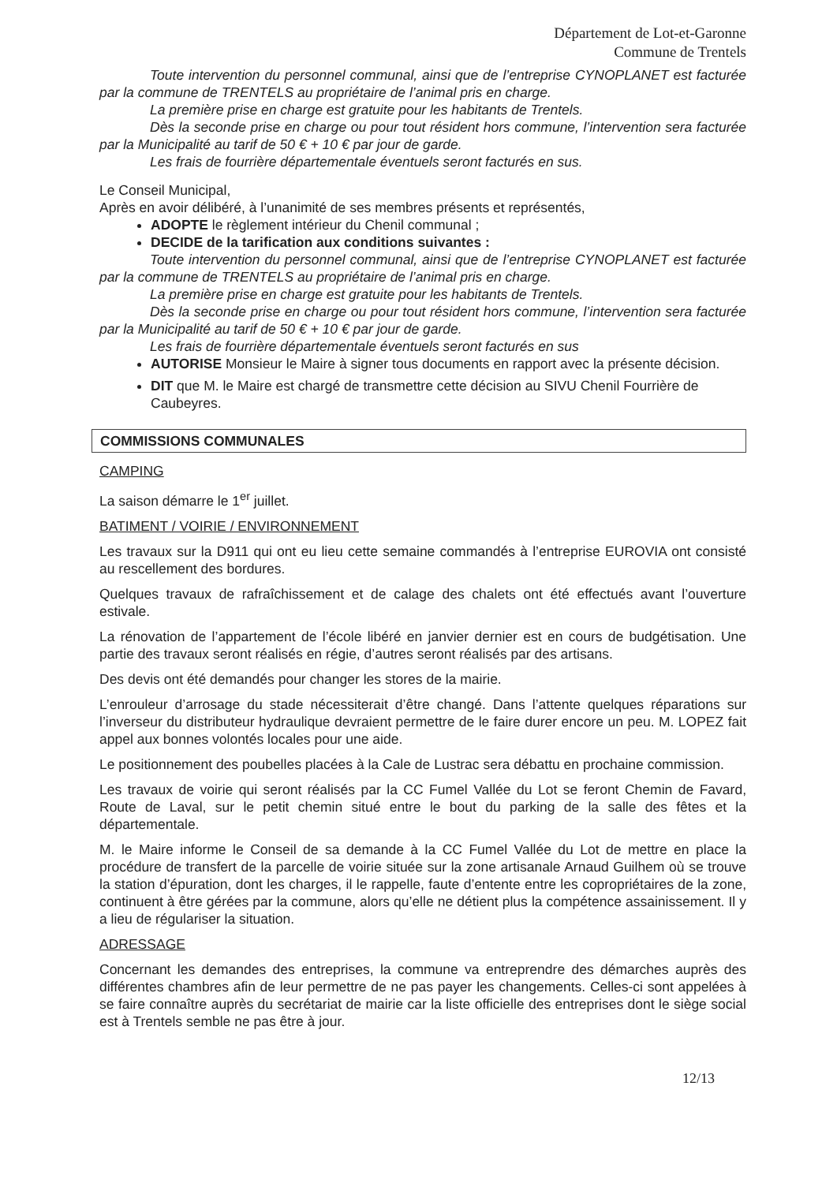Département de Lot-et-Garonne
Commune de Trentels
Toute intervention du personnel communal, ainsi que de l’entreprise CYNOPLANET est facturée par la commune de TRENTELS au propriétaire de l’animal pris en charge.
La première prise en charge est gratuite pour les habitants de Trentels.
Dès la seconde prise en charge ou pour tout résident hors commune, l’intervention sera facturée par la Municipalité au tarif de 50 € + 10 € par jour de garde.
Les frais de fourrière départementale éventuels seront facturés en sus.
Le Conseil Municipal,
Après en avoir délibéré, à l’unanimité de ses membres présents et représentés,
ADOPTE le règlement intérieur du Chenil communal ;
DECIDE de la tarification aux conditions suivantes :
Toute intervention du personnel communal, ainsi que de l’entreprise CYNOPLANET est facturée par la commune de TRENTELS au propriétaire de l’animal pris en charge.
La première prise en charge est gratuite pour les habitants de Trentels.
Dès la seconde prise en charge ou pour tout résident hors commune, l’intervention sera facturée par la Municipalité au tarif de 50 € + 10 € par jour de garde.
Les frais de fourrière départementale éventuels seront facturés en sus
AUTORISE Monsieur le Maire à signer tous documents en rapport avec la présente décision.
DIT que M. le Maire est chargé de transmettre cette décision au SIVU Chenil Fourrière de Caubeyres.
COMMISSIONS COMMUNALES
CAMPING
La saison démarre le 1<sup>er</sup> juillet.
BATIMENT / VOIRIE / ENVIRONNEMENT
Les travaux sur la D911 qui ont eu lieu cette semaine commandés à l’entreprise EUROVIA ont consisté au rescellement des bordures.
Quelques travaux de rafraîchissement et de calage des chalets ont été effectués avant l’ouverture estivale.
La rénovation de l’appartement de l’école libéré en janvier dernier est en cours de budgétisation. Une partie des travaux seront réalisés en régie, d’autres seront réalisés par des artisans.
Des devis ont été demandés pour changer les stores de la mairie.
L’enrouleur d’arrosage du stade nécessiterait d’être changé. Dans l’attente quelques réparations sur l’inverseur du distributeur hydraulique devraient permettre de le faire durer encore un peu. M. LOPEZ fait appel aux bonnes volontés locales pour une aide.
Le positionnement des poubelles placées à la Cale de Lustrac sera débattu en prochaine commission.
Les travaux de voirie qui seront réalisés par la CC Fumel Vallée du Lot se feront Chemin de Favard, Route de Laval, sur le petit chemin situé entre le bout du parking de la salle des fêtes et la départementale.
M. le Maire informe le Conseil de sa demande à la CC Fumel Vallée du Lot de mettre en place la procédure de transfert de la parcelle de voirie située sur la zone artisanale Arnaud Guilhem où se trouve la station d’épuration, dont les charges, il le rappelle, faute d’entente entre les copropriétaires de la zone, continuent à être gérées par la commune, alors qu’elle ne détient plus la compétence assainissement. Il y a lieu de régulariser la situation.
ADRESSAGE
Concernant les demandes des entreprises, la commune va entreprendre des démarches auprès des différentes chambres afin de leur permettre de ne pas payer les changements. Celles-ci sont appelées à se faire connaître auprès du secrétariat de mairie car la liste officielle des entreprises dont le siège social est à Trentels semble ne pas être à jour.
12/13